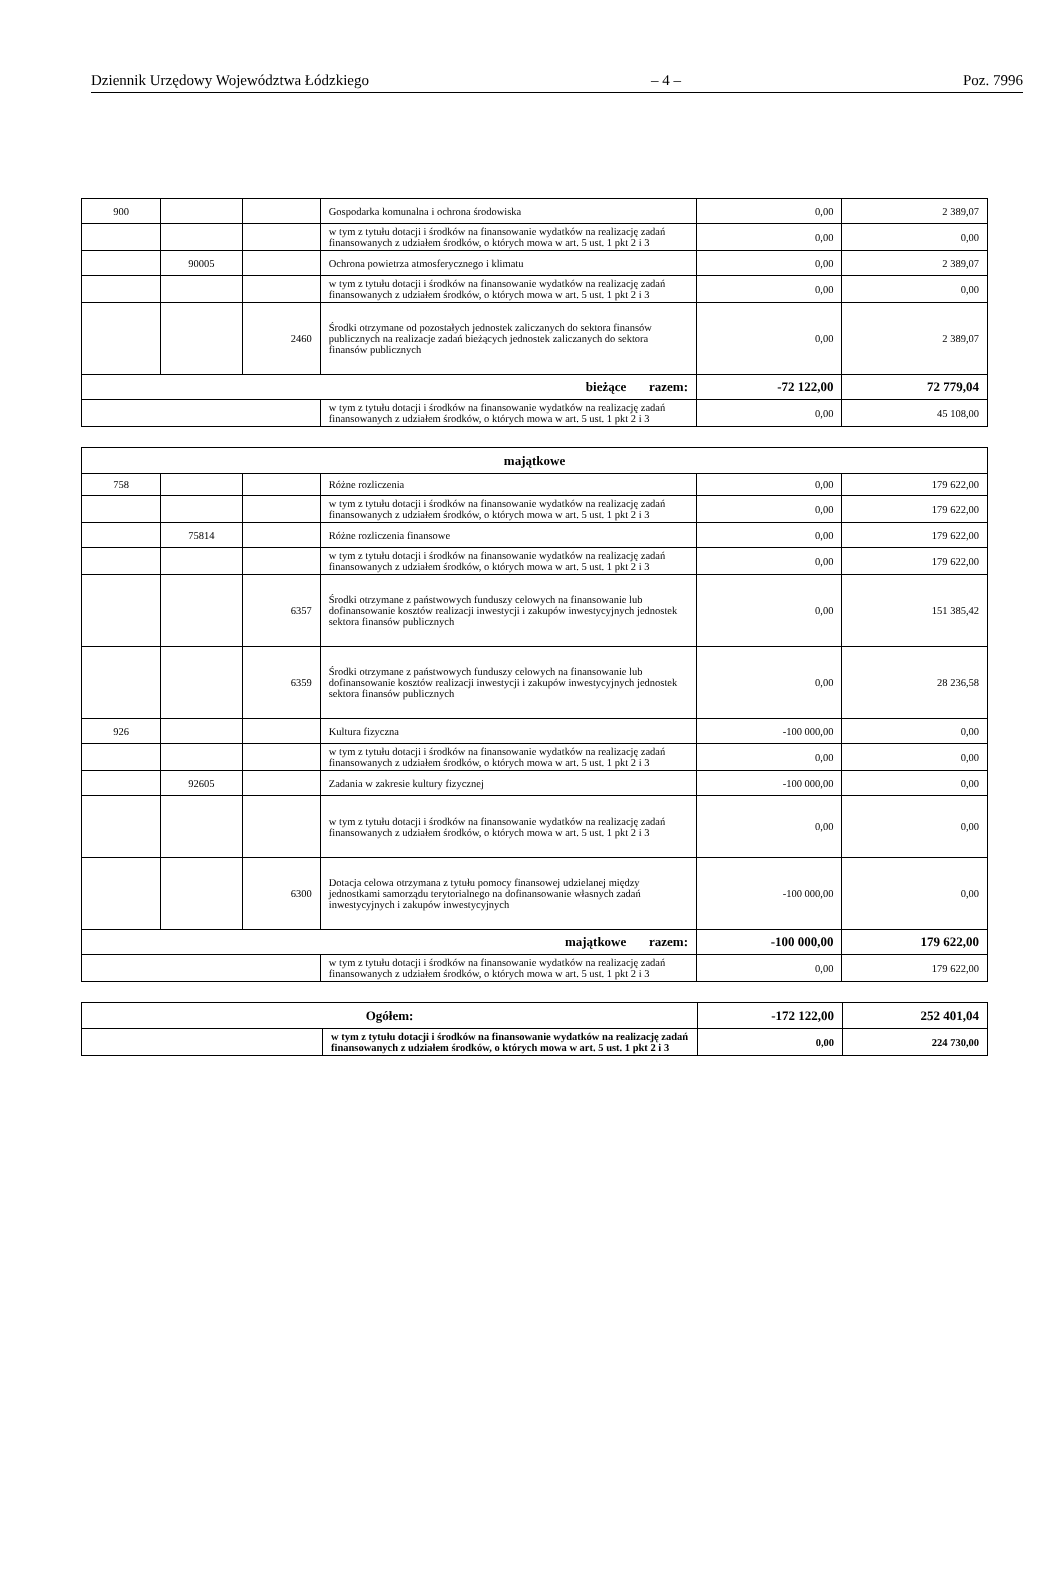Dziennik Urzędowy Województwa Łódzkiego – 4 – Poz. 7996
| 900 | | | Gospodarka komunalna i ochrona środowiska | 0,00 | 2 389,07 |
| | | | w tym z tytułu dotacji i środków na finansowanie wydatków na realizację zadań finansowanych z udziałem środków, o których mowa w art. 5 ust. 1 pkt 2 i 3 | 0,00 | 0,00 |
| | 90005 | | Ochrona powietrza atmosferycznego i klimatu | 0,00 | 2 389,07 |
| | | | w tym z tytułu dotacji i środków na finansowanie wydatków na realizację zadań finansowanych z udziałem środków, o których mowa w art. 5 ust. 1 pkt 2 i 3 | 0,00 | 0,00 |
| | | 2460 | Środki otrzymane od pozostałych jednostek zaliczanych do sektora finansów publicznych na realizacje zadań bieżących jednostek zaliczanych do sektora finansów publicznych | 0,00 | 2 389,07 |
| bieżące razem: | | | | -72 122,00 | 72 779,04 |
| | | | w tym z tytułu dotacji i środków na finansowanie wydatków na realizację zadań finansowanych z udziałem środków, o których mowa w art. 5 ust. 1 pkt 2 i 3 | 0,00 | 45 108,00 |
| majątkowe | | | | | |
| 758 | | | Różne rozliczenia | 0,00 | 179 622,00 |
| | | | w tym z tytułu dotacji i środków na finansowanie wydatków na realizację zadań finansowanych z udziałem środków, o których mowa w art. 5 ust. 1 pkt 2 i 3 | 0,00 | 179 622,00 |
| | 75814 | | Różne rozliczenia finansowe | 0,00 | 179 622,00 |
| | | | w tym z tytułu dotacji i środków na finansowanie wydatków na realizację zadań finansowanych z udziałem środków, o których mowa w art. 5 ust. 1 pkt 2 i 3 | 0,00 | 179 622,00 |
| | | 6357 | Środki otrzymane z państwowych funduszy celowych na finansowanie lub dofinansowanie kosztów realizacji inwestycji i zakupów inwestycyjnych jednostek sektora finansów publicznych | 0,00 | 151 385,42 |
| | | 6359 | Środki otrzymane z państwowych funduszy celowych na finansowanie lub dofinansowanie kosztów realizacji inwestycji i zakupów inwestycyjnych jednostek sektora finansów publicznych | 0,00 | 28 236,58 |
| 926 | | | Kultura fizyczna | -100 000,00 | 0,00 |
| | | | w tym z tytułu dotacji i środków na finansowanie wydatków na realizację zadań finansowanych z udziałem środków, o których mowa w art. 5 ust. 1 pkt 2 i 3 | 0,00 | 0,00 |
| | 92605 | | Zadania w zakresie kultury fizycznej | -100 000,00 | 0,00 |
| | | | w tym z tytułu dotacji i środków na finansowanie wydatków na realizację zadań finansowanych z udziałem środków, o których mowa w art. 5 ust. 1 pkt 2 i 3 | 0,00 | 0,00 |
| | | 6300 | Dotacja celowa otrzymana z tytułu pomocy finansowej udzielanej między jednostkami samorządu terytorialnego na dofinansowanie własnych zadań inwestycyjnych i zakupów inwestycyjnych | -100 000,00 | 0,00 |
| majątkowe razem: | | | | -100 000,00 | 179 622,00 |
| | | | w tym z tytułu dotacji i środków na finansowanie wydatków na realizację zadań finansowanych z udziałem środków, o których mowa w art. 5 ust. 1 pkt 2 i 3 | 0,00 | 179 622,00 |
| Ogółem: | | -172 122,00 | 252 401,04 |
| | w tym z tytułu dotacji i środków na finansowanie wydatków na realizację zadań finansowanych z udziałem środków, o których mowa w art. 5 ust. 1 pkt 2 i 3 | 0,00 | 224 730,00 |